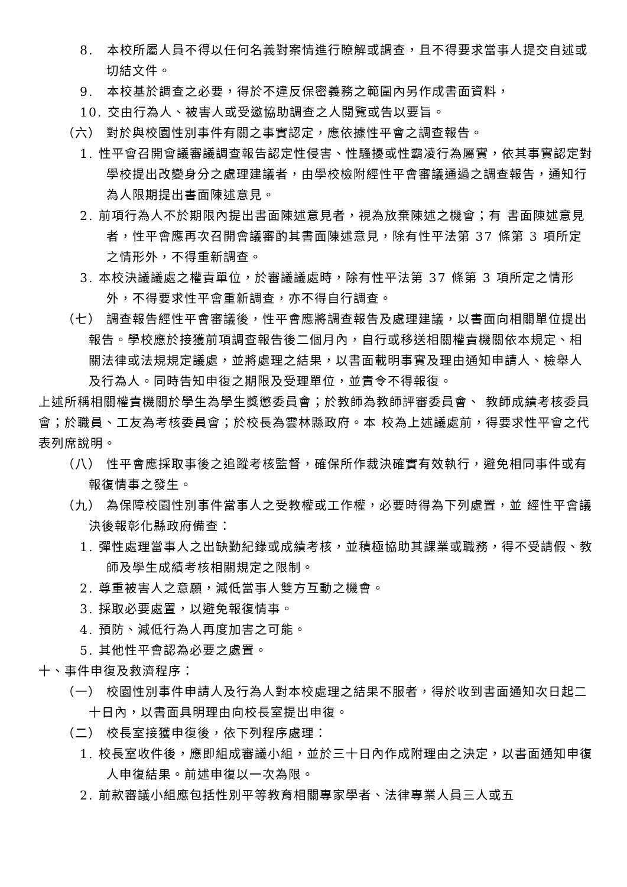8.　本校所屬人員不得以任何名義對案情進行瞭解或調查，且不得要求當事人提交自述或切結文件。
9.　本校基於調查之必要，得於不違反保密義務之範圍內另作成書面資料，
10. 交由行為人、被害人或受邀協助調查之人閱覽或告以要旨。
（六） 對於與校園性別事件有關之事實認定，應依據性平會之調查報告。
1. 性平會召開會議審議調查報告認定性侵害、性騷擾或性霸凌行為屬實，依其事實認定對學校提出改變身分之處理建議者，由學校檢附經性平會審議通過之調查報告，通知行為人限期提出書面陳述意見。
2. 前項行為人不於期限內提出書面陳述意見者，視為放棄陳述之機會；有 書面陳述意見者，性平會應再次召開會議審酌其書面陳述意見，除有性平法第 37 條第 3 項所定之情形外，不得重新調查。
3. 本校決議議處之權責單位，於審議議處時，除有性平法第 37 條第 3 項所定之情形外，不得要求性平會重新調查，亦不得自行調查。
（七） 調查報告經性平會審議後，性平會應將調查報告及處理建議，以書面向相關單位提出報告。學校應於接獲前項調查報告後二個月內，自行或移送相關權責機關依本規定、相關法律或法規規定議處，並將處理之結果，以書面載明事實及理由通知申請人、檢舉人及行為人。同時告知申復之期限及受理單位，並責令不得報復。
上述所稱相關權責機關於學生為學生獎懲委員會；於教師為教師評審委員會、 教師成績考核委員會；於職員、工友為考核委員會；於校長為雲林縣政府。本 校為上述議處前，得要求性平會之代表列席說明。
（八） 性平會應採取事後之追蹤考核監督，確保所作裁決確實有效執行，避免相同事件或有報復情事之發生。
（九） 為保障校園性別事件當事人之受教權或工作權，必要時得為下列處置，並 經性平會議決後報彰化縣政府備查：
1. 彈性處理當事人之出缺勤紀錄或成績考核，並積極協助其課業或職務，得不受請假、教師及學生成績考核相關規定之限制。
2. 尊重被害人之意願，減低當事人雙方互動之機會。
3. 採取必要處置，以避免報復情事。
4. 預防、減低行為人再度加害之可能。
5. 其他性平會認為必要之處置。
十、事件申復及救濟程序：
（一） 校園性別事件申請人及行為人對本校處理之結果不服者，得於收到書面通知次日起二十日內，以書面具明理由向校長室提出申復。
（二） 校長室接獲申復後，依下列程序處理：
1. 校長室收件後，應即組成審議小組，並於三十日內作成附理由之決定，以書面通知申復人申復結果。前述申復以一次為限。
2. 前款審議小組應包括性別平等教育相關專家學者、法律專業人員三人或五